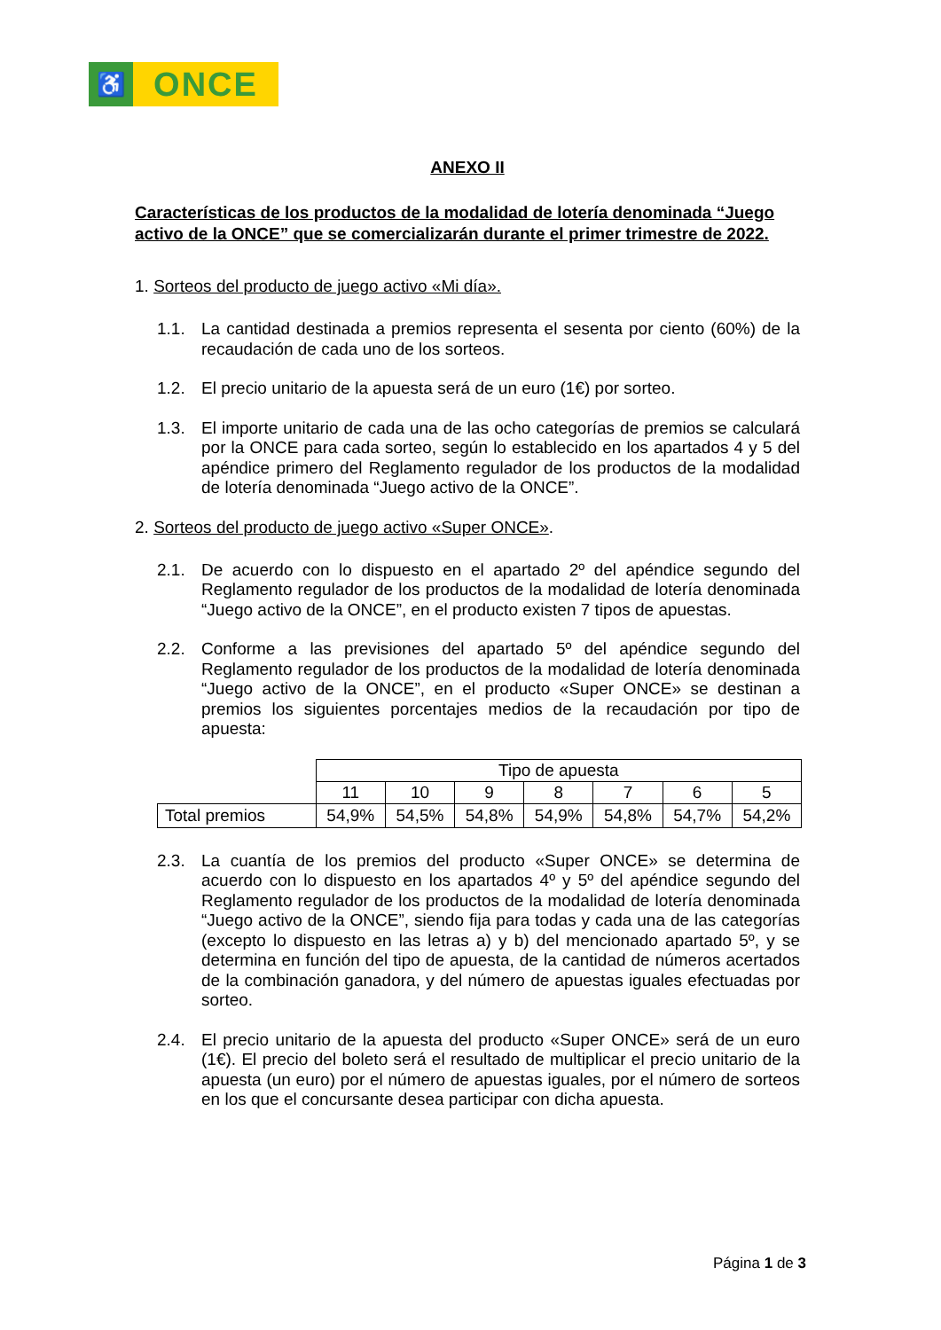♿
ONCE
ANEXO II
Características de los productos de la modalidad de lotería denominada “Juego activo de la ONCE” que se comercializarán durante el primer trimestre de 2022.
1. Sorteos del producto de juego activo «Mi día».
1.1. La cantidad destinada a premios representa el sesenta por ciento (60%) de la recaudación de cada uno de los sorteos.
1.2. El precio unitario de la apuesta será de un euro (1€) por sorteo.
1.3. El importe unitario de cada una de las ocho categorías de premios se calculará por la ONCE para cada sorteo, según lo establecido en los apartados 4 y 5 del apéndice primero del Reglamento regulador de los productos de la modalidad de lotería denominada “Juego activo de la ONCE”.
2. Sorteos del producto de juego activo «Super ONCE».
2.1. De acuerdo con lo dispuesto en el apartado 2º del apéndice segundo del Reglamento regulador de los productos de la modalidad de lotería denominada “Juego activo de la ONCE”, en el producto existen 7 tipos de apuestas.
2.2. Conforme a las previsiones del apartado 5º del apéndice segundo del Reglamento regulador de los productos de la modalidad de lotería denominada “Juego activo de la ONCE”, en el producto «Super ONCE» se destinan a premios los siguientes porcentajes medios de la recaudación por tipo de apuesta:
| | Tipo de apuesta | | | | | | |
| --- | --- | --- | --- | --- | --- | --- | --- |
| | 11 | 10 | 9 | 8 | 7 | 6 | 5 |
| Total premios | 54,9% | 54,5% | 54,8% | 54,9% | 54,8% | 54,7% | 54,2% |
2.3. La cuantía de los premios del producto «Super ONCE» se determina de acuerdo con lo dispuesto en los apartados 4º y 5º del apéndice segundo del Reglamento regulador de los productos de la modalidad de lotería denominada “Juego activo de la ONCE”, siendo fija para todas y cada una de las categorías (excepto lo dispuesto en las letras a) y b) del mencionado apartado 5º, y se determina en función del tipo de apuesta, de la cantidad de números acertados de la combinación ganadora, y del número de apuestas iguales efectuadas por sorteo.
2.4. El precio unitario de la apuesta del producto «Super ONCE» será de un euro (1€). El precio del boleto será el resultado de multiplicar el precio unitario de la apuesta (un euro) por el número de apuestas iguales, por el número de sorteos en los que el concursante desea participar con dicha apuesta.
Página 1 de 3